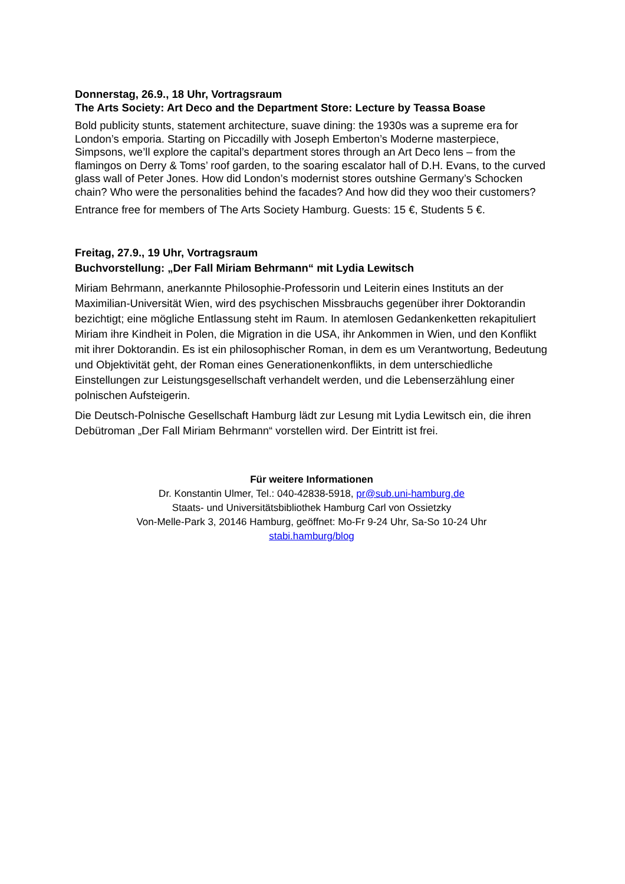Donnerstag, 26.9., 18 Uhr, Vortragsraum
The Arts Society: Art Deco and the Department Store: Lecture by Teassa Boase
Bold publicity stunts, statement architecture, suave dining: the 1930s was a supreme era for London’s emporia. Starting on Piccadilly with Joseph Emberton’s Moderne masterpiece, Simpsons, we’ll explore the capital’s department stores through an Art Deco lens – from the flamingos on Derry & Toms’ roof garden, to the soaring escalator hall of D.H. Evans, to the curved glass wall of Peter Jones. How did London’s modernist stores outshine Germany’s Schocken chain? Who were the personalities behind the facades? And how did they woo their customers?
Entrance free for members of The Arts Society Hamburg. Guests: 15 €, Students 5 €.
Freitag, 27.9., 19 Uhr, Vortragsraum
Buchvorstellung: „Der Fall Miriam Behrmann“ mit Lydia Lewitsch
Miriam Behrmann, anerkannte Philosophie-Professorin und Leiterin eines Instituts an der Maximilian-Universität Wien, wird des psychischen Missbrauchs gegenüber ihrer Doktorandin bezichtigt; eine mögliche Entlassung steht im Raum. In atemlosen Gedankenketten rekapituliert Miriam ihre Kindheit in Polen, die Migration in die USA, ihr Ankommen in Wien, und den Konflikt mit ihrer Doktorandin. Es ist ein philosophischer Roman, in dem es um Verantwortung, Bedeutung und Objektivität geht, der Roman eines Generationenkonflikts, in dem unterschiedliche Einstellungen zur Leistungsgesellschaft verhandelt werden, und die Lebenserzählung einer polnischen Aufsteigerin.
Die Deutsch-Polnische Gesellschaft Hamburg lädt zur Lesung mit Lydia Lewitsch ein, die ihren Debütroman „Der Fall Miriam Behrmann“ vorstellen wird. Der Eintritt ist frei.
Für weitere Informationen
Dr. Konstantin Ulmer, Tel.: 040-42838-5918, pr@sub.uni-hamburg.de
Staats- und Universitätsbibliothek Hamburg Carl von Ossietzky
Von-Melle-Park 3, 20146 Hamburg, geöffnet: Mo-Fr 9-24 Uhr, Sa-So 10-24 Uhr
stabi.hamburg/blog